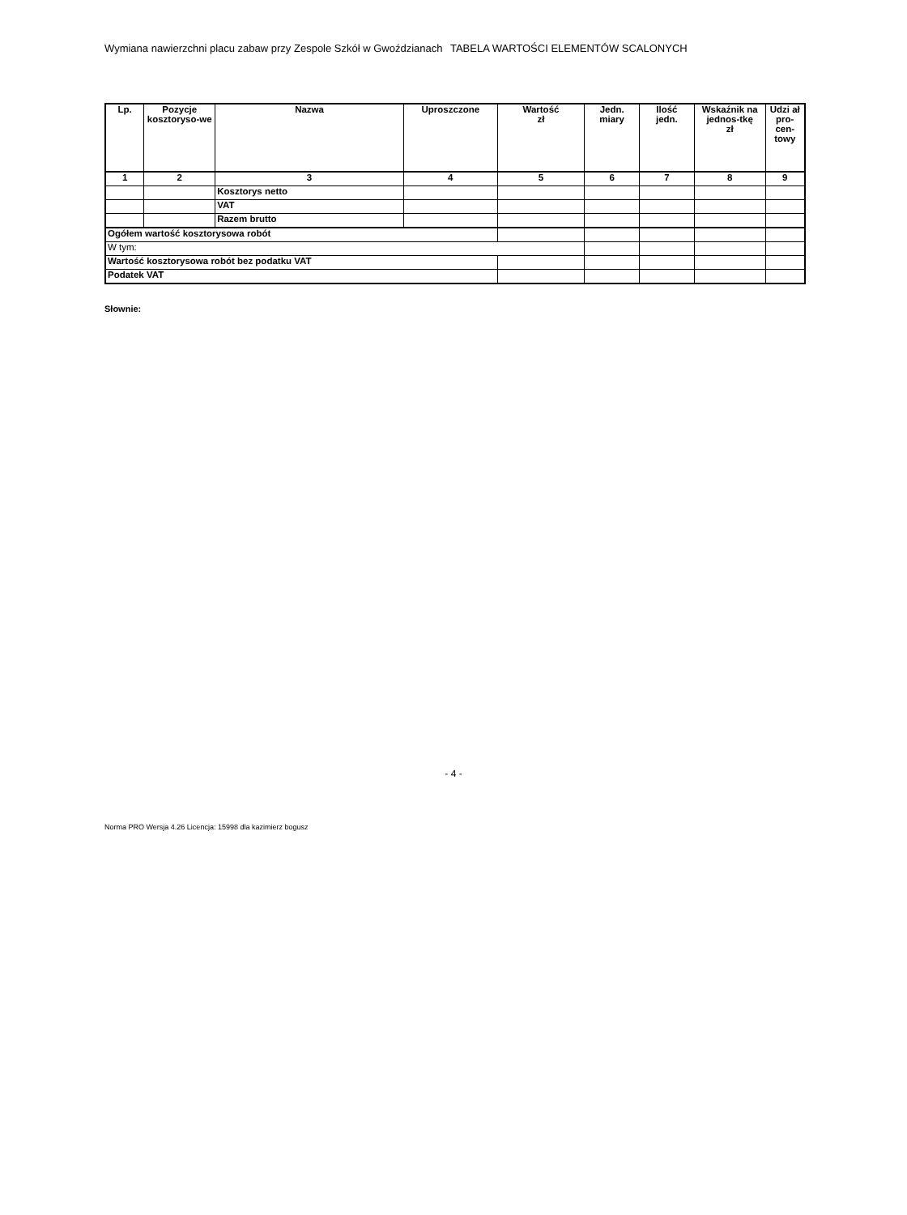Wymiana nawierzchni placu zabaw przy Zespole Szkół w Gwoździanach TABELA WARTOŚCI ELEMENTÓW SCALONYCH
| Lp. | Pozycje kosztoryso-we | Nazwa | Uproszczone | Wartość zł | Jedn. miary | Ilość jedn. | Wskaźnik na jednos-tkę zł | Udzi ał pro-cen-towy |
| --- | --- | --- | --- | --- | --- | --- | --- | --- |
| 1 | 2 | 3 | 4 | 5 | 6 | 7 | 8 | 9 |
| | | Kosztorys netto | | | | | | |
| | | VAT | | | | | | |
| | | Razem brutto | | | | | | |
| Ogółem wartość kosztorysowa robót | | | | | | | | |
| W tym: | | | | | | | | |
| Wartość kosztorysowa robót bez podatku VAT | | | | | | | | |
| Podatek VAT | | | | | | | | |
Słownie:
- 4 -
Norma PRO Wersja 4.26 Licencja: 15998 dla kazimierz bogusz